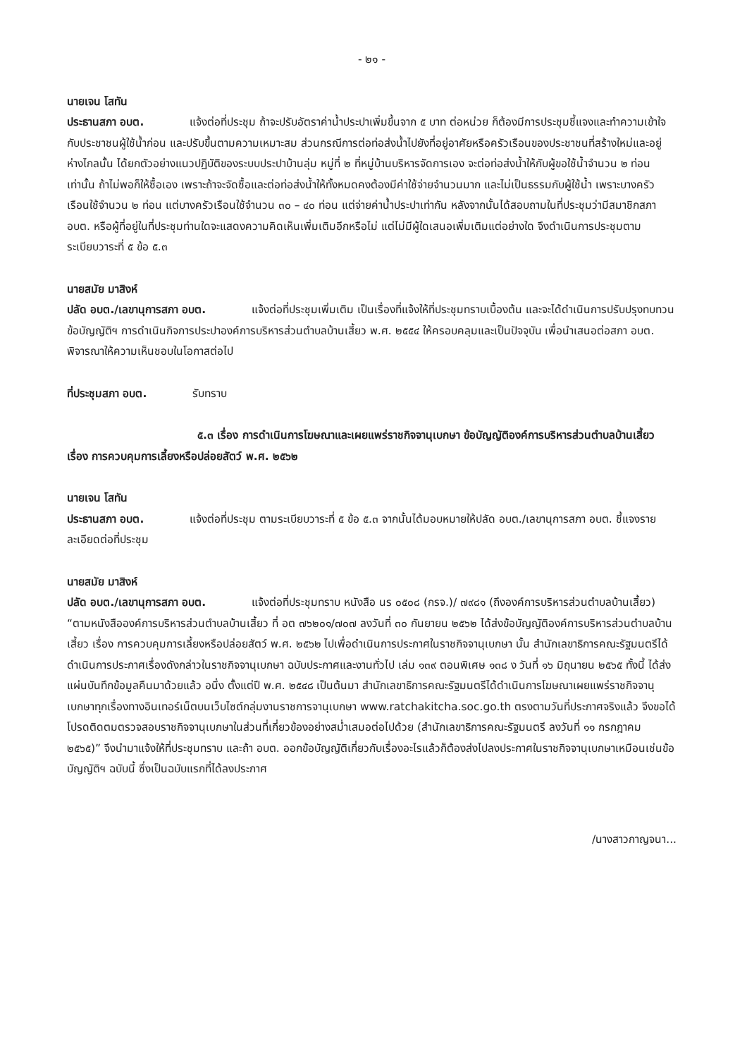- ๒๑ -
นายเจน โสทัน
ประธานสภา อบต. แจ้งต่อที่ประชุม ถ้าจะปรับอัตราค่าน้ำประปาเพิ่มขึ้นจาก ๕ บาท ต่อหน่วย ก็ต้องมีการประชุมชี้แจงและทำความเข้าใจกับประชาชนผู้ใช้น้ำก่อน และปรับขึ้นตามความเหมาะสม ส่วนกรณีการต่อท่อส่งน้ำไปยังที่อยู่อาศัยหรือครัวเรือนของประชาชนที่สร้างใหม่และอยู่ห่างไกลนั้น ได้ยกตัวอย่างแนวปฏิบัติของระบบประปาบ้านลุ่ม หมู่ที่ ๒ ที่หมู่บ้านบริหารจัดการเอง จะต่อท่อส่งน้ำให้กับผู้ขอใช้น้ำจำนวน ๒ ท่อนเท่านั้น ถ้าไม่พอก็ให้ซื้อเอง เพราะถ้าจะจัดซื้อและต่อท่อส่งน้ำให้ทั้งหมดคงต้องมีค่าใช้จ่ายจำนวนมาก และไม่เป็นธรรมกับผู้ใช้น้ำ เพราะบางครัวเรือนใช้จำนวน ๒ ท่อน แต่บางครัวเรือนใช้จำนวน ๓๐ – ๔๐ ท่อน แต่จ่ายค่าน้ำประปาเท่ากัน หลังจากนั้นได้สอบถามในที่ประชุมว่ามีสมาชิกสภา อบต. หรือผู้ที่อยู่ในที่ประชุมท่านใดจะแสดงความคิดเห็นเพิ่มเติมอีกหรือไม่ แต่ไม่มีผู้ใดเสนอเพิ่มเติมแต่อย่างใด จึงดำเนินการประชุมตามระเบียบวาระที่ ๕ ข้อ ๕.๓
นายสมัย มาสิงห์
ปลัด อบต./เลขานุการสภา อบต. แจ้งต่อที่ประชุมเพิ่มเติม เป็นเรื่องที่แจ้งให้ที่ประชุมทราบเบื้องต้น และจะได้ดำเนินการปรับปรุงทบทวนข้อบัญญัติฯ การดำเนินกิจการประปาองค์การบริหารส่วนตำบลบ้านเสี้ยว พ.ศ. ๒๕๕๔ ให้ครอบคลุมและเป็นปัจจุบัน เพื่อนำเสนอต่อสภา อบต. พิจารณาให้ความเห็นชอบในโอกาสต่อไป
ที่ประชุมสภา อบต. รับทราบ
๕.๓ เรื่อง การดำเนินการโฆษณาและเผยแพร่ราชกิจจานุเบกษา ข้อบัญญัติองค์การบริหารส่วนตำบลบ้านเสี้ยว เรื่อง การควบคุมการเลี้ยงหรือปล่อยสัตว์ พ.ศ. ๒๕๖๒
นายเจน โสทัน
ประธานสภา อบต. แจ้งต่อที่ประชุม ตามระเบียบวาระที่ ๕ ข้อ ๕.๓ จากนั้นได้มอบหมายให้ปลัด อบต./เลขานุการสภา อบต. ชี้แจงรายละเอียดต่อที่ประชุม
นายสมัย มาสิงห์
ปลัด อบต./เลขานุการสภา อบต. แจ้งต่อที่ประชุมทราบ หนังสือ นร ๐๕๐๘ (กรจ.)/ ๗๙๘๑ (ถึงองค์การบริหารส่วนตำบลบ้านเสี้ยว) “ตามหนังสือองค์การบริหารส่วนตำบลบ้านเสี้ยว ที่ อต ๗๖๒๐๑/๗๐๗ ลงวันที่ ๓๐ กันยายน ๒๕๖๒ ได้ส่งข้อบัญญัติองค์การบริหารส่วนตำบลบ้านเสี้ยว เรื่อง การควบคุมการเลี้ยงหรือปล่อยสัตว์ พ.ศ. ๒๕๖๒ ไปเพื่อดำเนินการประกาศในราชกิจจานุเบกษา นั้น สำนักเลขาธิการคณะรัฐมนตรีได้ดำเนินการประกาศเรื่องดังกล่าวในราชกิจจานุเบกษา ฉบับประกาศและงานทั่วไป เล่ม ๑๓๙ ตอนพิเศษ ๑๓๘ ง วันที่ ๑๖ มิถุนายน ๒๕๖๕ ทั้งนี้ ได้ส่งแผ่นบันทึกข้อมูลคืนมาด้วยแล้ว อนึ่ง ตั้งแต่ปี พ.ศ. ๒๕๔๘ เป็นต้นมา สำนักเลขาธิการคณะรัฐมนตรีได้ดำเนินการโฆษณาเผยแพร่ราชกิจจานุเบกษาทุกเรื่องทางอินเทอร์เน็ตบนเว็บไซต์กลุ่มงานราชการจานุเบกษา www.ratchakitcha.soc.go.th ตรงตามวันที่ประกาศจริงแล้ว จึงขอได้โปรดติดตมตรวจสอบราชกิจจานุเบกษาในส่วนที่เกี่ยวข้องอย่างสม่ำเสมอต่อไปด้วย (สำนักเลขาธิการคณะรัฐมนตรี ลงวันที่ ๑๑ กรกฎาคม ๒๕๖๕)” จึงนำมาแจ้งให้ที่ประชุมทราบ และถ้า อบต. ออกข้อบัญญัติเกี่ยวกับเรื่องอะไรแล้วก็ต้องส่งไปลงประกาศในราชกิจจานุเบกษาเหมือนเช่นข้อบัญญัติฯ ฉบับนี้ ซึ่งเป็นฉบับแรกที่ได้ลงประกาศ
/นางสาวกาญจนา...